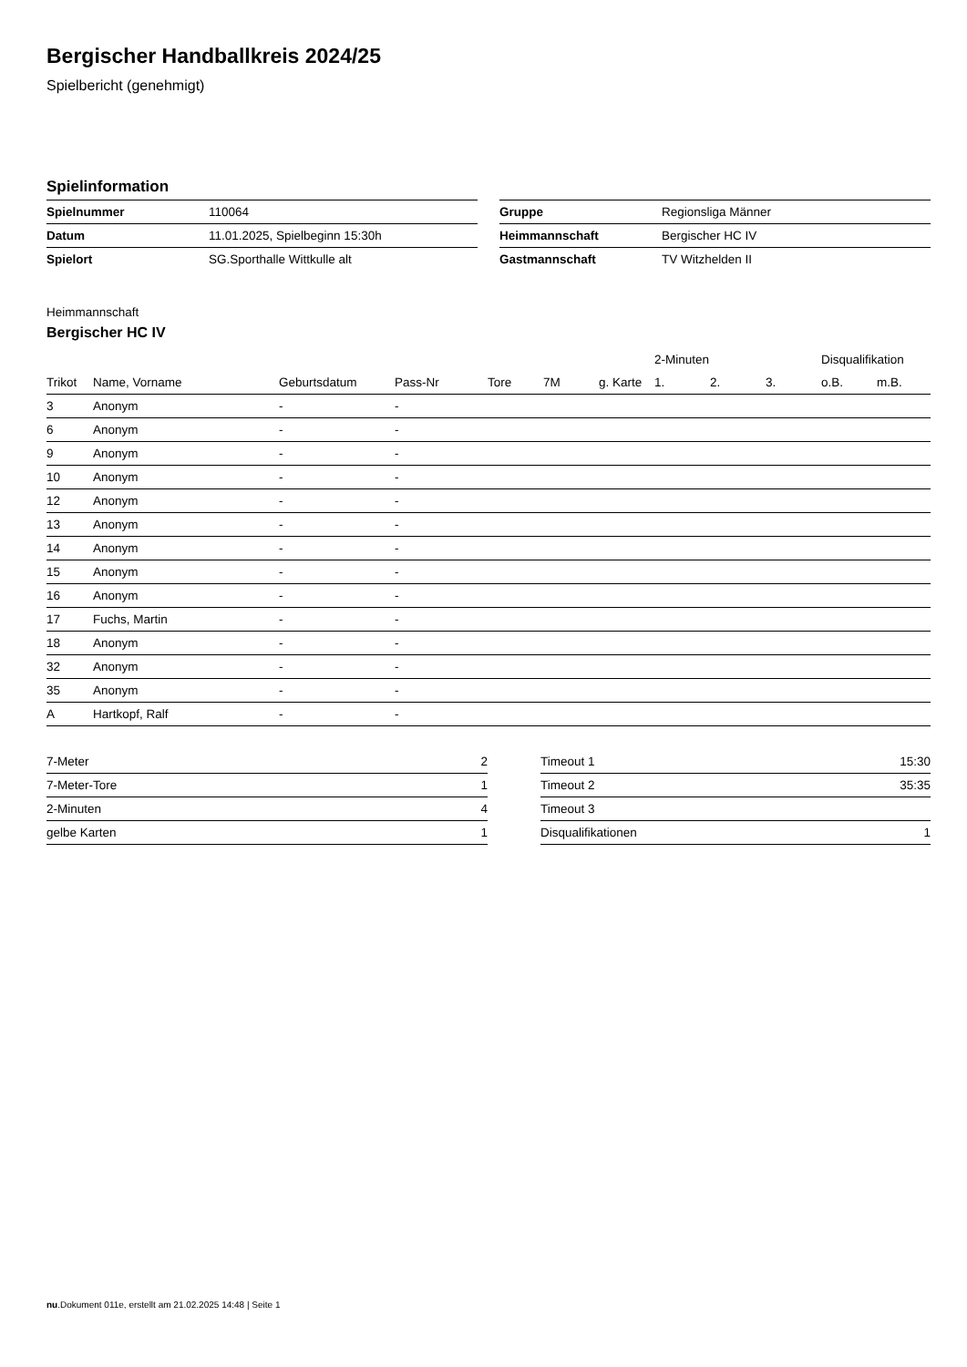Bergischer Handballkreis 2024/25
Spielbericht (genehmigt)
Spielinformation
| Spielnummer | 110064 |
| Datum | 11.01.2025, Spielbeginn 15:30h |
| Spielort | SG.Sporthalle Wittkulle alt |
| Gruppe | Regionsliga Männer |
| Heimmannschaft | Bergischer HC IV |
| Gastmannschaft | TV Witzhelden II |
Heimmannschaft
Bergischer HC IV
| | | | | | | | | 2-Minuten | | | Disqualifikation | |
| --- | --- | --- | --- | --- | --- | --- | --- | --- | --- | --- | --- | --- |
| Trikot | Name, Vorname | Geburtsdatum | Pass-Nr | Tore | 7M | g. Karte | | 1. | 2. | 3. | o.B. | m.B. |
| 3 | Anonym | - | - | | | | | | | | | |
| 6 | Anonym | - | - | | | | | | | | | |
| 9 | Anonym | - | - | | | | | | | | | |
| 10 | Anonym | - | - | | | | | | | | | |
| 12 | Anonym | - | - | | | | | | | | | |
| 13 | Anonym | - | - | | | | | | | | | |
| 14 | Anonym | - | - | | | | | | | | | |
| 15 | Anonym | - | - | | | | | | | | | |
| 16 | Anonym | - | - | | | | | | | | | |
| 17 | Fuchs, Martin | - | - | | | | | | | | | |
| 18 | Anonym | - | - | | | | | | | | | |
| 32 | Anonym | - | - | | | | | | | | | |
| 35 | Anonym | - | - | | | | | | | | | |
| A | Hartkopf, Ralf | - | - | | | | | | | | | |
| 7-Meter | 2 |
| 7-Meter-Tore | 1 |
| 2-Minuten | 4 |
| gelbe Karten | 1 |
| Timeout 1 | 15:30 |
| Timeout 2 | 35:35 |
| Timeout 3 | |
| Disqualifikationen | 1 |
nu.Dokument 011e, erstellt am 21.02.2025 14:48 | Seite 1